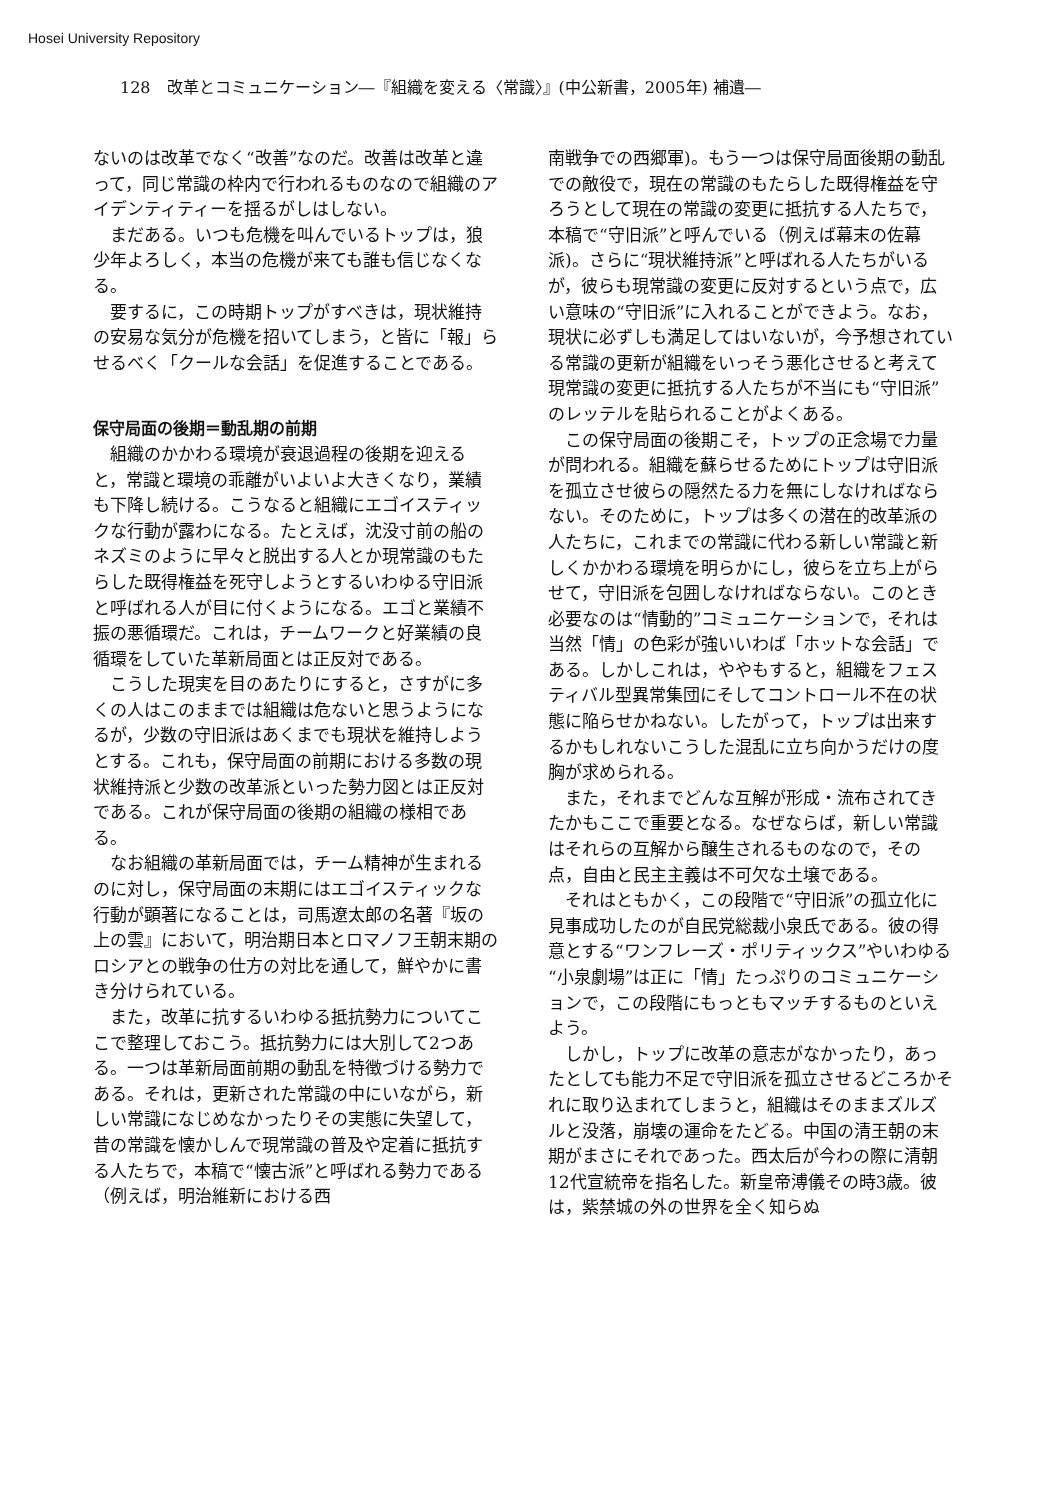Hosei University Repository
128　改革とコミュニケーション―『組織を変える〈常識〉』(中公新書，2005年) 補遺―
ないのは改革でなく“改善”なのだ。改善は改革と違って，同じ常識の枠内で行われるものなので組織のアイデンティティーを揺るがしはしない。
まだある。いつも危機を叫んでいるトップは，狼少年よろしく，本当の危機が来ても誰も信じなくなる。
要するに，この時期トップがすべきは，現状維持の安易な気分が危機を招いてしまう，と皆に「報」らせるべく「クールな会話」を促進することである。
保守局面の後期＝動乱期の前期
組織のかかわる環境が衰退過程の後期を迎えると，常識と環境の乖離がいよいよ大きくなり，業績も下降し続ける。こうなると組織にエゴイスティックな行動が露わになる。たとえば，沈没寸前の船のネズミのように早々と脱出する人とか現常識のもたらした既得権益を死守しようとするいわゆる守旧派と呼ばれる人が目に付くようになる。エゴと業績不振の悪循環だ。これは，チームワークと好業績の良循環をしていた革新局面とは正反対である。
こうした現実を目のあたりにすると，さすがに多くの人はこのままでは組織は危ないと思うようになるが，少数の守旧派はあくまでも現状を維持しようとする。これも，保守局面の前期における多数の現状維持派と少数の改革派といった勢力図とは正反対である。これが保守局面の後期の組織の様相である。
なお組織の革新局面では，チーム精神が生まれるのに対し，保守局面の末期にはエゴイスティックな行動が顕著になることは，司馬遼太郎の名著『坂の上の雲』において，明治期日本とロマノフ王朝末期のロシアとの戦争の仕方の対比を通して，鮮やかに書き分けられている。
また，改革に抗するいわゆる抵抗勢力についてここで整理しておこう。抵抗勢力には大別して2つある。一つは革新局面前期の動乱を特徴づける勢力である。それは，更新された常識の中にいながら，新しい常識になじめなかったりその実態に失望して，昔の常識を懐かしんで現常識の普及や定着に抵抗する人たちで，本稿で“懐古派”と呼ばれる勢力である（例えば，明治維新における西
南戦争での西郷軍)。もう一つは保守局面後期の動乱での敵役で，現在の常識のもたらした既得権益を守ろうとして現在の常識の変更に抵抗する人たちで，本稿で“守旧派”と呼んでいる（例えば幕末の佐幕派)。さらに“現状維持派”と呼ばれる人たちがいるが，彼らも現常識の変更に反対するという点で，広い意味の“守旧派”に入れることができよう。なお，現状に必ずしも満足してはいないが，今予想されている常識の更新が組織をいっそう悪化させると考えて現常識の変更に抵抗する人たちが不当にも“守旧派”のレッテルを貼られることがよくある。
この保守局面の後期こそ，トップの正念場で力量が問われる。組織を蘇らせるためにトップは守旧派を孤立させ彼らの隠然たる力を無にしなければならない。そのために，トップは多くの潜在的改革派の人たちに，これまでの常識に代わる新しい常識と新しくかかわる環境を明らかにし，彼らを立ち上がらせて，守旧派を包囲しなければならない。このとき必要なのは“情動的”コミュニケーションで，それは当然「情」の色彩が強いいわば「ホットな会話」である。しかしこれは，ややもすると，組織をフェスティバル型異常集団にそしてコントロール不在の状態に陥らせかねない。したがって，トップは出来するかもしれないこうした混乱に立ち向かうだけの度胸が求められる。
また，それまでどんな互解が形成・流布されてきたかもここで重要となる。なぜならば，新しい常識はそれらの互解から醸生されるものなので，その点，自由と民主主義は不可欠な土壌である。
それはともかく，この段階で“守旧派”の孤立化に見事成功したのが自民党総裁小泉氏である。彼の得意とする“ワンフレーズ・ポリティックス”やいわゆる“小泉劇場”は正に「情」たっぷりのコミュニケーションで，この段階にもっともマッチするものといえよう。
しかし，トップに改革の意志がなかったり，あったとしても能力不足で守旧派を孤立させるどころかそれに取り込まれてしまうと，組織はそのままズルズルと没落，崩壊の運命をたどる。中国の清王朝の末期がまさにそれであった。西太后が今わの際に清朝12代宣統帝を指名した。新皇帝溥儀その時3歳。彼は，紫禁城の外の世界を全く知らぬ